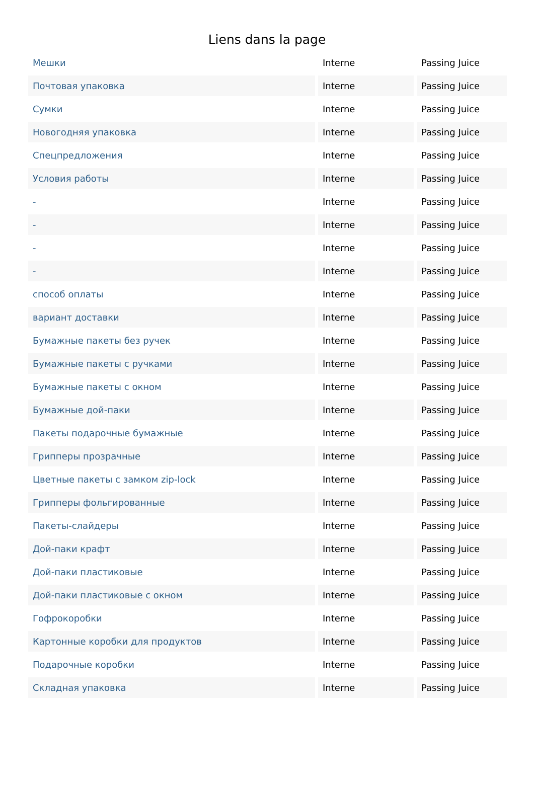Liens dans la page
| Мешки | Interne | Passing Juice |
| Почтовая упаковка | Interne | Passing Juice |
| Сумки | Interne | Passing Juice |
| Новогодняя упаковка | Interne | Passing Juice |
| Спецпредложения | Interne | Passing Juice |
| Условия работы | Interne | Passing Juice |
| - | Interne | Passing Juice |
| - | Interne | Passing Juice |
| - | Interne | Passing Juice |
| - | Interne | Passing Juice |
| способ оплаты | Interne | Passing Juice |
| вариант доставки | Interne | Passing Juice |
| Бумажные пакеты без ручек | Interne | Passing Juice |
| Бумажные пакеты с ручками | Interne | Passing Juice |
| Бумажные пакеты с окном | Interne | Passing Juice |
| Бумажные дой-паки | Interne | Passing Juice |
| Пакеты подарочные бумажные | Interne | Passing Juice |
| Грипперы прозрачные | Interne | Passing Juice |
| Цветные пакеты с замком zip-lock | Interne | Passing Juice |
| Грипперы фольгированные | Interne | Passing Juice |
| Пакеты-слайдеры | Interne | Passing Juice |
| Дой-паки крафт | Interne | Passing Juice |
| Дой-паки пластиковые | Interne | Passing Juice |
| Дой-паки пластиковые с окном | Interne | Passing Juice |
| Гофрокоробки | Interne | Passing Juice |
| Картонные коробки для продуктов | Interne | Passing Juice |
| Подарочные коробки | Interne | Passing Juice |
| Складная упаковка | Interne | Passing Juice |